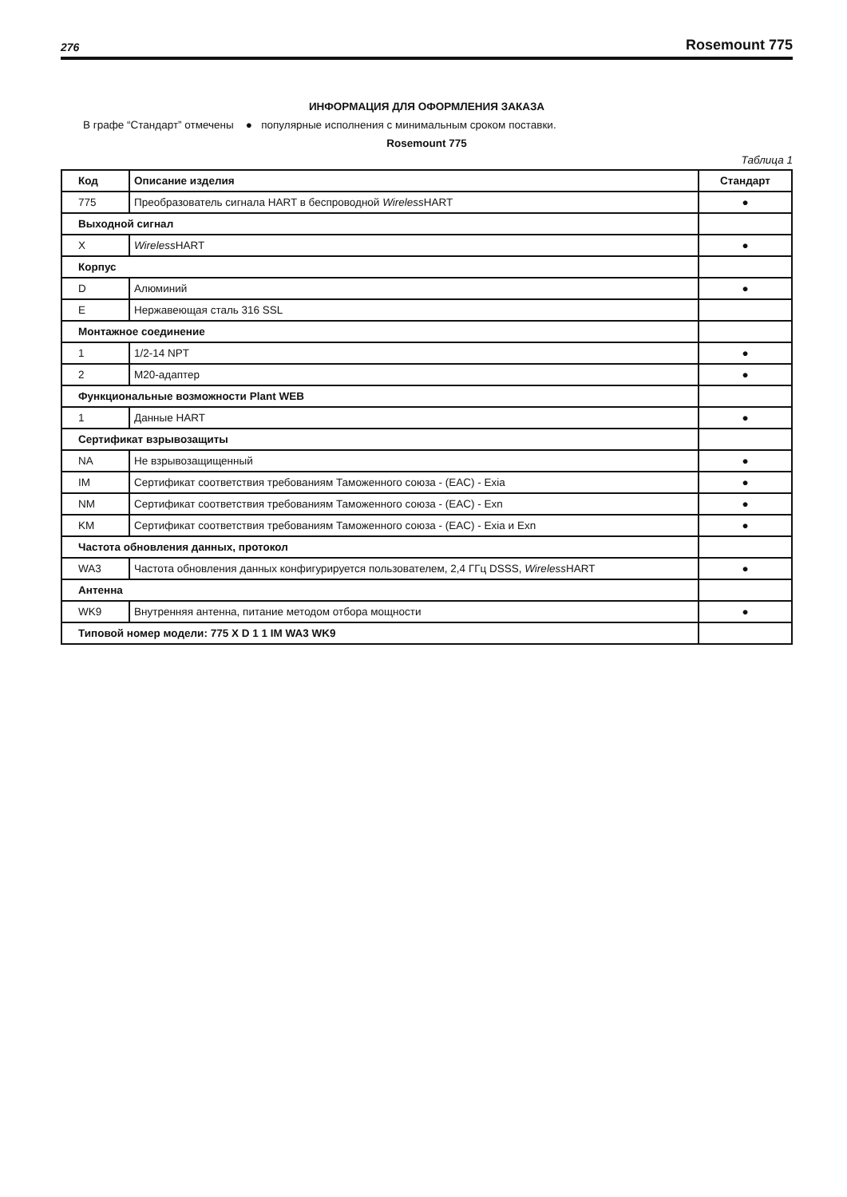276 Rosemount 775
ИНФОРМАЦИЯ ДЛЯ ОФОРМЛЕНИЯ ЗАКАЗА
В графе “Стандарт” отмечены ● популярные исполнения с минимальным сроком поставки.
Rosemount 775
Таблица 1
| Код | Описание изделия | Стандарт |
| --- | --- | --- |
| 775 | Преобразователь сигнала HART в беспроводной Wireless HART | ● |
| Выходной сигнал | | |
| X | Wireless HART | ● |
| Корпус | | |
| D | Алюминий | ● |
| E | Нержавеющая сталь 316 SSL | |
| Монтажное соединение | | |
| 1 | 1/2-14 NPT | ● |
| 2 | M20-адаптер | ● |
| Функциональные возможности Plant WEB | | |
| 1 | Данные HART | ● |
| Сертификат взрывозащиты | | |
| NA | Не взрывозащищенный | ● |
| IM | Сертификат соответствия требованиям Таможенного союза - (EAC) - Exia | ● |
| NM | Сертификат соответствия требованиям Таможенного союза - (EAC) - Exn | ● |
| KM | Сертификат соответствия требованиям Таможенного союза - (EAC) - Exia и Exn | ● |
| Частота обновления данных, протокол | | |
| WA3 | Частота обновления данных конфигурируется пользователем, 2,4 ГГц DSSS, Wireless HART | ● |
| Антенна | | |
| WK9 | Внутренняя антенна, питание методом отбора мощности | ● |
| Типовой номер модели: 775 X D 1 1 IM WA3 WK9 | | |